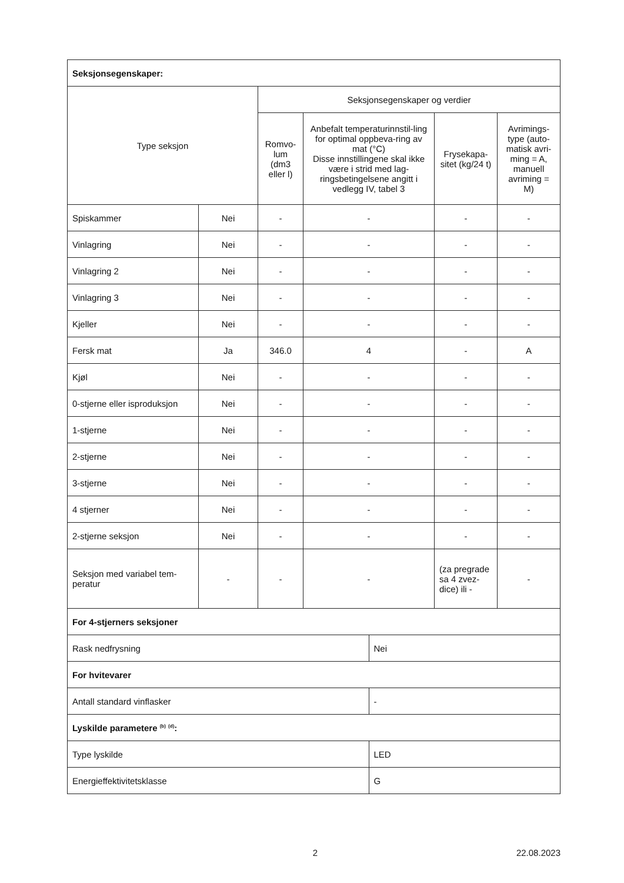| Seksjonsegenskaper: | | | | | | |
| Type seksjon | | Seksjonsegenskaper og verdier | | | | |
| | | Romvo-lum (dm3 eller l) | Anbefalt temperaturinnstil-ling for optimal oppbeva-ring av mat (°C) Disse innstillingene skal ikke være i strid med lag-ringsbetingelsene angitt i vedlegg IV, tabel 3 | | Frysekapa-sitet (kg/24 t) | Avrimings-type (auto-matisk avri-ming = A, manuell avriming = M) |
| Spiskammer | Nei | - | - | | - | - |
| Vinlagring | Nei | - | - | | - | - |
| Vinlagring 2 | Nei | - | - | | - | - |
| Vinlagring 3 | Nei | - | - | | - | - |
| Kjeller | Nei | - | - | | - | - |
| Fersk mat | Ja | 346.0 | 4 | | - | A |
| Kjøl | Nei | - | - | | - | - |
| 0-stjerne eller isproduksjon | Nei | - | - | | - | - |
| 1-stjerne | Nei | - | - | | - | - |
| 2-stjerne | Nei | - | - | | - | - |
| 3-stjerne | Nei | - | - | | - | - |
| 4 stjerner | Nei | - | - | | - | - |
| 2-stjerne seksjon | Nei | - | - | | - | - |
| Seksjon med variabel tem-peratur | - | - | - | | (za pregrade sa 4 zvez-dice) ili - | - |
| For 4-stjerners seksjoner | | | | | | |
| Rask nedfrysning | | | | Nei | | |
| For hvitevarer | | | | | | |
| Antall standard vinflasker | | | | - | | |
| Lyskilde parametere <sup>(b)</sup> <sup>(d)</sup>: | | | | | | |
| Type lyskilde | | | | LED | | |
| Energieffektivitetsklasse | | | | G | | |
2 22.08.2023